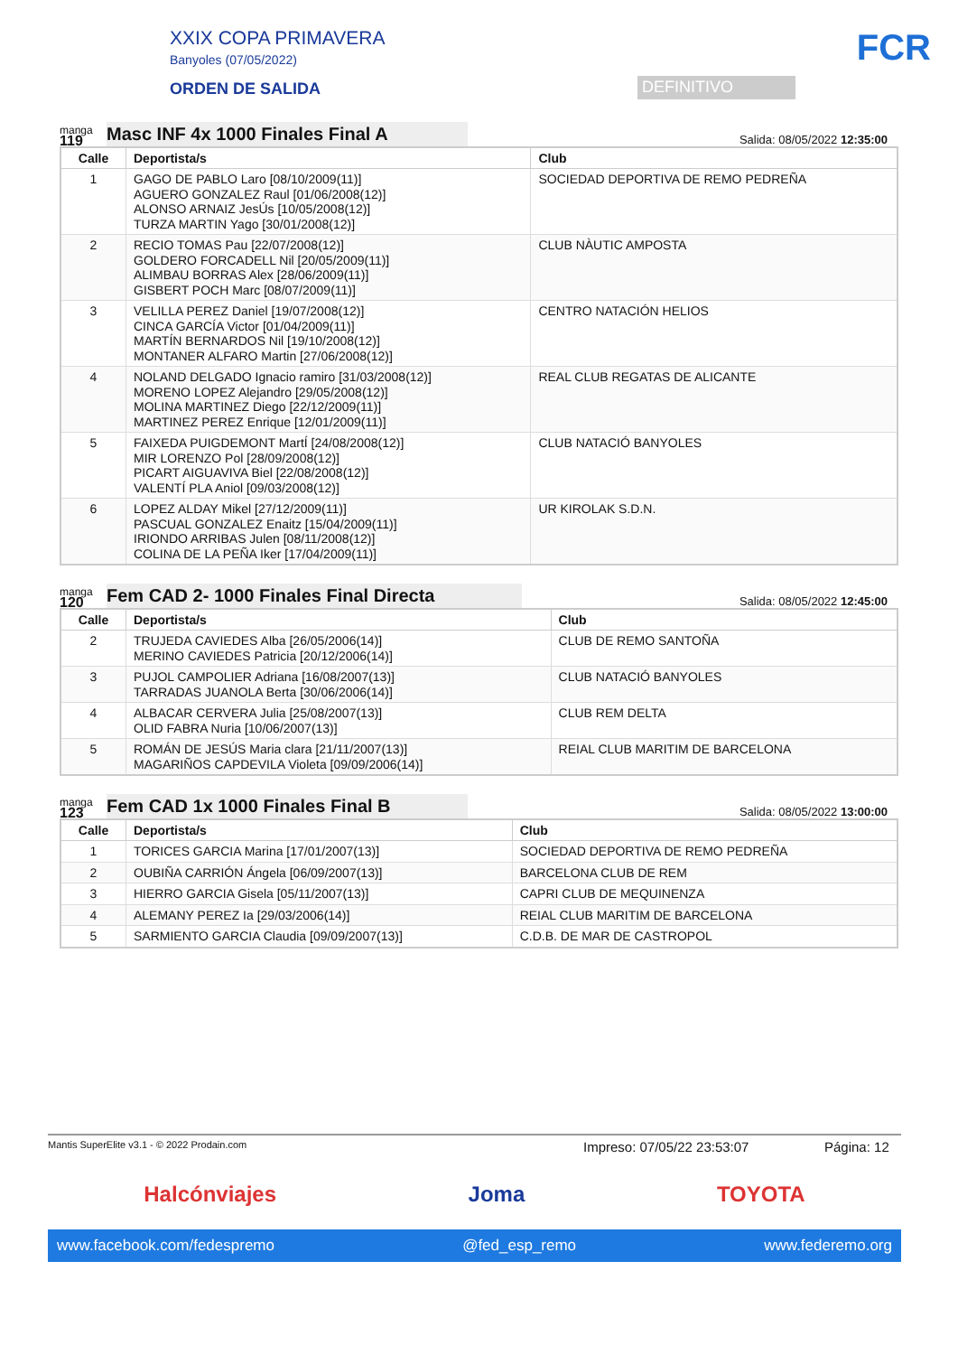XXIX COPA PRIMAVERA
Banyoles (07/05/2022)
ORDEN DE SALIDA
DEFINITIVO
FCR
manga
119
Masc INF 4x 1000 Finales Final A
Salida: 08/05/2022 12:35:00
| Calle | Deportista/s | Club |
| --- | --- | --- |
| 1 | GAGO DE PABLO Laro [08/10/2009(11)] AGUERO GONZALEZ Raul [01/06/2008(12)] ALONSO ARNAIZ JesÚs [10/05/2008(12)] TURZA MARTIN Yago [30/01/2008(12)] | SOCIEDAD DEPORTIVA DE REMO PEDREÑA |
| 2 | RECIO TOMAS Pau [22/07/2008(12)] GOLDERO FORCADELL Nil [20/05/2009(11)] ALIMBAU BORRAS Alex [28/06/2009(11)] GISBERT POCH Marc [08/07/2009(11)] | CLUB NÀUTIC AMPOSTA |
| 3 | VELILLA PEREZ Daniel [19/07/2008(12)] CINCA GARCÍA Victor [01/04/2009(11)] MARTÍN BERNARDOS Nil [19/10/2008(12)] MONTANER ALFARO Martin [27/06/2008(12)] | CENTRO NATACIÓN HELIOS |
| 4 | NOLAND DELGADO Ignacio ramiro [31/03/2008(12)] MORENO LOPEZ Alejandro [29/05/2008(12)] MOLINA MARTINEZ Diego [22/12/2009(11)] MARTINEZ PEREZ Enrique [12/01/2009(11)] | REAL CLUB REGATAS DE ALICANTE |
| 5 | FAIXEDA PUIGDEMONT MartÍ [24/08/2008(12)] MIR LORENZO Pol [28/09/2008(12)] PICART AIGUAVIVA Biel [22/08/2008(12)] VALENTÍ PLA Aniol [09/03/2008(12)] | CLUB NATACIÓ BANYOLES |
| 6 | LOPEZ ALDAY Mikel [27/12/2009(11)] PASCUAL GONZALEZ Enaitz [15/04/2009(11)] IRIONDO ARRIBAS Julen [08/11/2008(12)] COLINA DE LA PEÑA Iker [17/04/2009(11)] | UR KIROLAK S.D.N. |
manga
120
Fem CAD 2- 1000 Finales Final Directa
Salida: 08/05/2022 12:45:00
| Calle | Deportista/s | Club |
| --- | --- | --- |
| 2 | TRUJEDA CAVIEDES Alba [26/05/2006(14)] MERINO CAVIEDES Patricia [20/12/2006(14)] | CLUB DE REMO SANTOÑA |
| 3 | PUJOL CAMPOLIER Adriana [16/08/2007(13)] TARRADAS JUANOLA Berta [30/06/2006(14)] | CLUB NATACIÓ BANYOLES |
| 4 | ALBACAR CERVERA Julia [25/08/2007(13)] OLID FABRA Nuria [10/06/2007(13)] | CLUB REM DELTA |
| 5 | ROMÁN DE JESÚS Maria clara [21/11/2007(13)] MAGARIÑOS CAPDEVILA Violeta [09/09/2006(14)] | REIAL CLUB MARITIM DE BARCELONA |
manga
123
Fem CAD 1x 1000 Finales Final B
Salida: 08/05/2022 13:00:00
| Calle | Deportista/s | Club |
| --- | --- | --- |
| 1 | TORICES GARCIA Marina [17/01/2007(13)] | SOCIEDAD DEPORTIVA DE REMO PEDREÑA |
| 2 | OUBIÑA CARRIÓN Ángela [06/09/2007(13)] | BARCELONA CLUB DE REM |
| 3 | HIERRO GARCIA Gisela [05/11/2007(13)] | CAPRI CLUB DE MEQUINENZA |
| 4 | ALEMANY PEREZ Ia [29/03/2006(14)] | REIAL CLUB MARITIM DE BARCELONA |
| 5 | SARMIENTO GARCIA Claudia [09/09/2007(13)] | C.D.B. DE MAR DE CASTROPOL |
Mantis SuperElite v3.1 - © 2022 Prodain.com Impreso: 07/05/22 23:53:07 Página: 12
Halcónviajes Joma TOYOTA
www.facebook.com/fedespremo @fed_esp_remo www.federemo.org